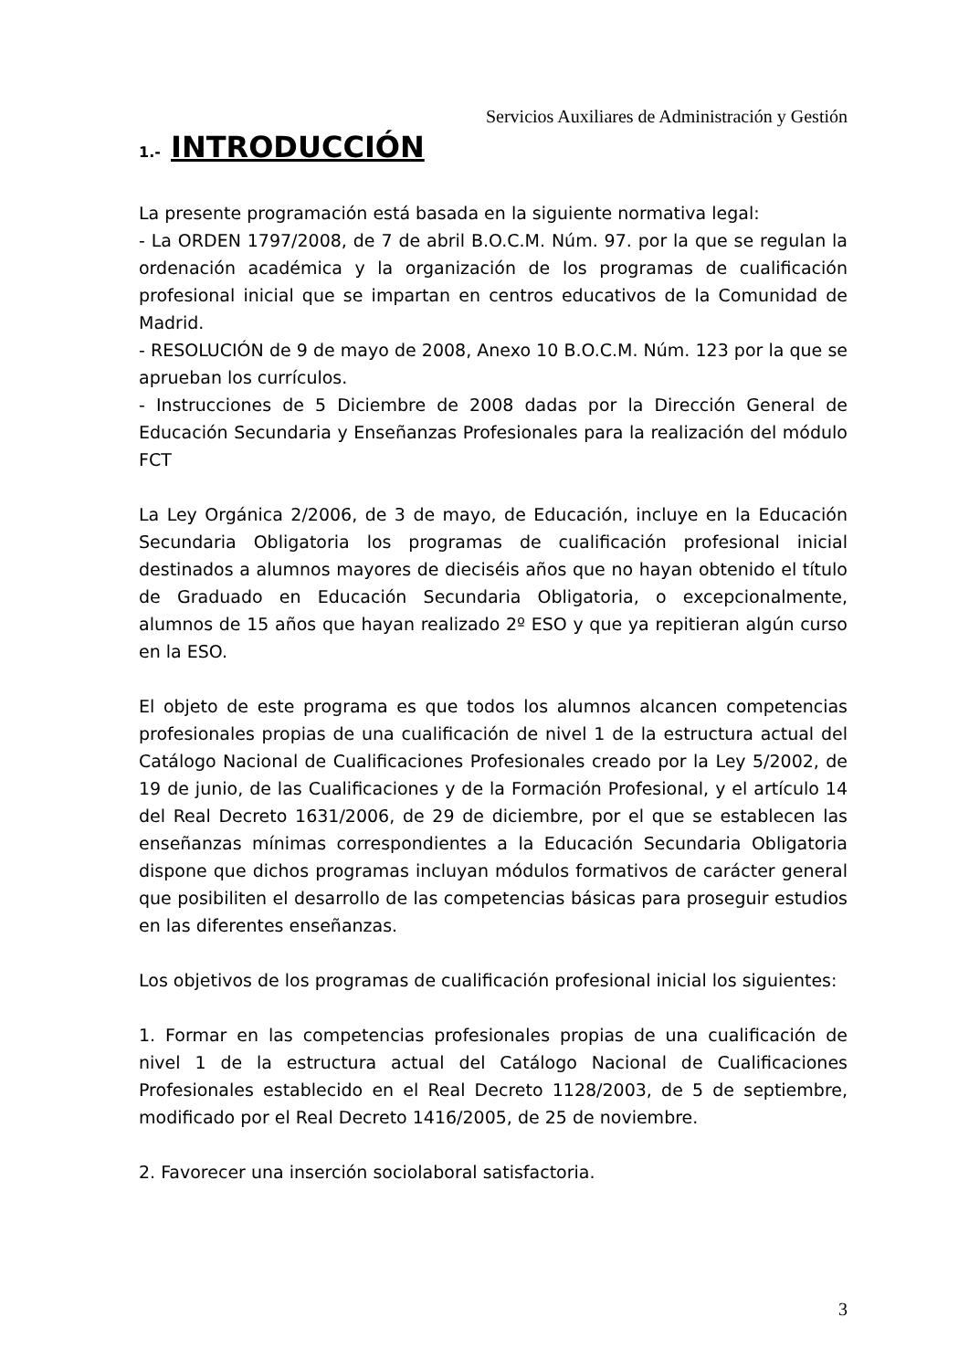Servicios Auxiliares de Administración y Gestión
1.- INTRODUCCIÓN
La presente programación está basada en la siguiente normativa legal:
- La ORDEN 1797/2008, de 7 de abril B.O.C.M. Núm. 97. por la que se regulan la ordenación académica y la organización de los programas de cualificación profesional inicial que se impartan en centros educativos de la Comunidad de Madrid.
- RESOLUCIÓN de 9 de mayo de 2008, Anexo 10 B.O.C.M. Núm. 123 por la que se aprueban los currículos.
- Instrucciones de 5 Diciembre de 2008 dadas por la Dirección General de Educación Secundaria y Enseñanzas Profesionales para la realización del módulo FCT
La Ley Orgánica 2/2006, de 3 de mayo, de Educación, incluye en la Educación Secundaria Obligatoria los programas de cualificación profesional inicial destinados a alumnos mayores de dieciséis años que no hayan obtenido el título de Graduado en Educación Secundaria Obligatoria, o excepcionalmente, alumnos de 15 años que hayan realizado 2º ESO y que ya repitieran algún curso en la ESO.
El objeto de este programa es que todos los alumnos alcancen competencias profesionales propias de una cualificación de nivel 1 de la estructura actual del Catálogo Nacional de Cualificaciones Profesionales creado por la Ley 5/2002, de 19 de junio, de las Cualificaciones y de la Formación Profesional, y el artículo 14 del Real Decreto 1631/2006, de 29 de diciembre, por el que se establecen las enseñanzas mínimas correspondientes a la Educación Secundaria Obligatoria dispone que dichos programas incluyan módulos formativos de carácter general que posibiliten el desarrollo de las competencias básicas para proseguir estudios en las diferentes enseñanzas.
Los objetivos de los programas de cualificación profesional inicial los siguientes:
1. Formar en las competencias profesionales propias de una cualificación de nivel 1 de la estructura actual del Catálogo Nacional de Cualificaciones Profesionales establecido en el Real Decreto 1128/2003, de 5 de septiembre, modificado por el Real Decreto 1416/2005, de 25 de noviembre.
2. Favorecer una inserción sociolaboral satisfactoria.
3